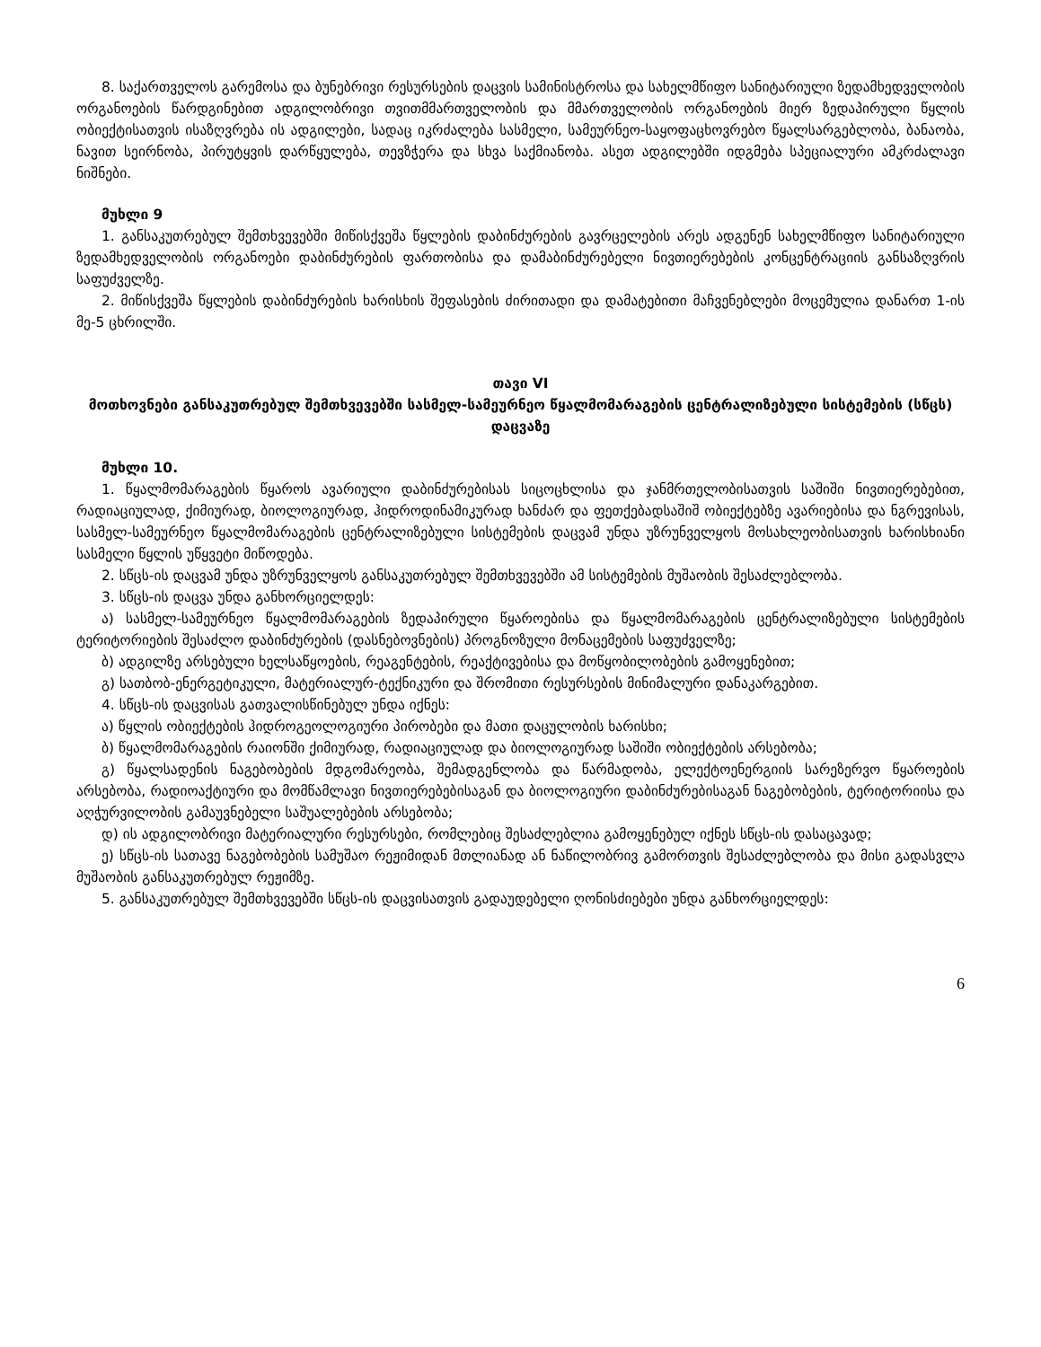8. საქართველოს გარემოსა და ბუნებრივი რესურსების დაცვის სამინისტროსა და სახელმწიფო სანიტარიული ზედამხედველობის ორგანოების წარდგინებით ადგილობრივი თვითმმართველობის და მმართველობის ორგანოების მიერ ზედაპირული წყლის ობიექტისათვის ისაზღვრება ის ადგილები, სადაც იკრძალება სასმელი, სამეურნეო-საყოფაცხოვრებო წყალსარგებლობა, ბანაობა, ნავით სეირნობა, პირუტყვის დარწყულება, თევზჭერა და სხვა საქმიანობა. ასეთ ადგილებში იდგმება სპეციალური ამკრძალავი ნიშნები.
მუხლი 9
1. განსაკუთრებულ შემთხვევებში მიწისქვეშა წყლების დაბინძურების გავრცელების არეს ადგენენ სახელმწიფო სანიტარიული ზედამხედველობის ორგანოები დაბინძურების ფართობისა და დამაბინძურებელი ნივთიერებების კონცენტრაციის განსაზღვრის საფუძველზე.
2. მიწისქვეშა წყლების დაბინძურების ხარისხის შეფასების ძირითადი და დამატებითი მაჩვენებლები მოცემულია დანართ 1-ის მე-5 ცხრილში.
თავი VI
მოთხოვნები განსაკუთრებულ შემთხვევებში სასმელ-სამეურნეო წყალმომარაგების ცენტრალიზებული სისტემების (სწცს) დაცვაზე
მუხლი 10.
1. წყალმომარაგების წყაროს ავარიული დაბინძურებისას სიცოცხლისა და ჯანმრთელობისათვის საშიში ნივთიერებებით, რადიაციულად, ქიმიურად, ბიოლოგიურად, ჰიდროდინამიკურად ხანძარ და ფეთქებადსაშიშ ობიექტებზე ავარიებისა და ნგრევისას, სასმელ-სამეურნეო წყალმომარაგების ცენტრალიზებული სისტემების დაცვამ უნდა უზრუნველყოს მოსახლეობისათვის ხარისხიანი სასმელი წყლის უწყვეტი მიწოდება.
2. სწცს-ის დაცვამ უნდა უზრუნველყოს განსაკუთრებულ შემთხვევებში ამ სისტემების მუშაობის შესაძლებლობა.
3. სწცს-ის დაცვა უნდა განხორციელდეს:
ა) სასმელ-სამეურნეო წყალმომარაგების ზედაპირული წყაროებისა და წყალმომარაგების ცენტრალიზებული სისტემების ტერიტორიების შესაძლო დაბინძურების (დასნებოვნების) პროგნოზული მონაცემების საფუძველზე;
ბ) ადგილზე არსებული ხელსაწყოების, რეაგენტების, რეაქტივებისა და მოწყობილობების გამოყენებით;
გ) სათბობ-ენერგეტიკული, მატერიალურ-ტექნიკური და შრომითი რესურსების მინიმალური დანაკარგებით.
4. სწცს-ის დაცვისას გათვალისწინებულ უნდა იქნეს:
ა) წყლის ობიექტების ჰიდროგეოლოგიური პირობები და მათი დაცულობის ხარისხი;
ბ) წყალმომარაგების რაიონში ქიმიურად, რადიაციულად და ბიოლოგიურად საშიში ობიექტების არსებობა;
გ) წყალსადენის ნაგებობების მდგომარეობა, შემადგენლობა და წარმადობა, ელექტოენერგიის სარეზერვო წყაროების არსებობა, რადიოაქტიური და მომწამლავი ნივთიერებებისაგან და ბიოლოგიური დაბინძურებისაგან ნაგებობების, ტერიტორიისა და აღჭურვილობის გამაუვნებელი საშუალებების არსებობა;
დ) ის ადგილობრივი მატერიალური რესურსები, რომლებიც შესაძლებლია გამოყენებულ იქნეს სწცს-ის დასაცავად;
ე) სწცს-ის სათავე ნაგებობების სამუშაო რეჟიმიდან მთლიანად ან ნაწილობრივ გამორთვის შესაძლებლობა და მისი გადასვლა მუშაობის განსაკუთრებულ რეჟიმზე.
5. განსაკუთრებულ შემთხვევებში სწცს-ის დაცვისათვის გადაუდებელი ღონისძიებები უნდა განხორციელდეს:
6